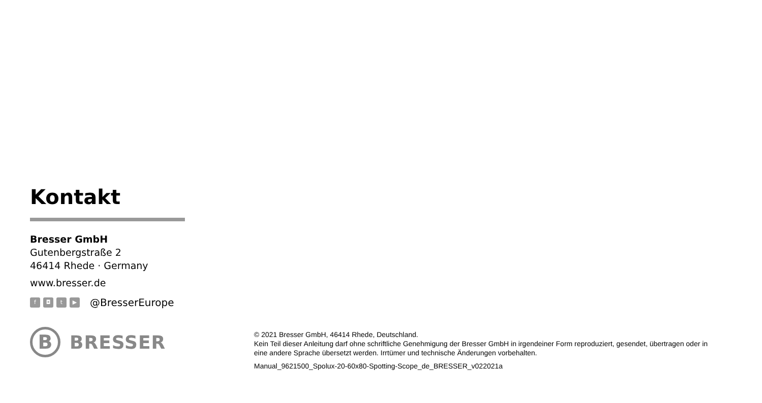Kontakt
Bresser GmbH
Gutenbergstraße 2
46414 Rhede · Germany
www.bresser.de
f ◘ t ▶ @BresserEurope
B
BRESSER
© 2021 Bresser GmbH, 46414 Rhede, Deutschland.
Kein Teil dieser Anleitung darf ohne schriftliche Genehmigung der Bresser GmbH in irgendeiner Form reproduziert, gesendet, übertragen oder in eine andere Sprache übersetzt werden. Irrtümer und technische Änderungen vorbehalten.
Manual_9621500_Spolux-20-60x80-Spotting-Scope_de_BRESSER_v022021a